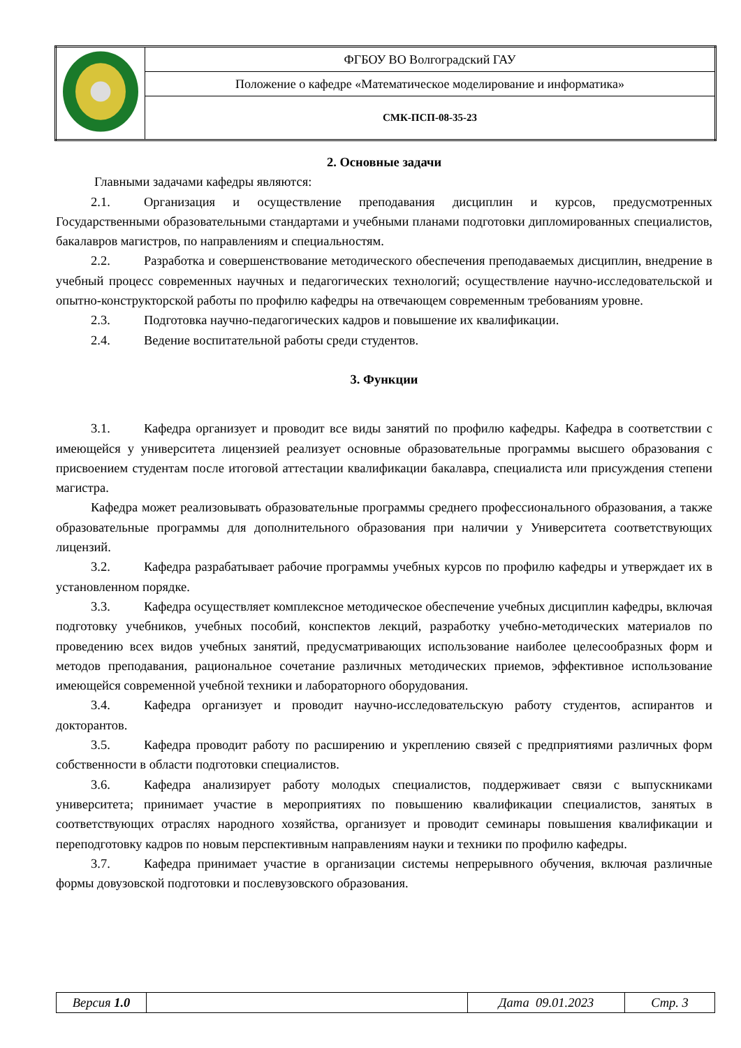| | ФГБОУ ВО Волгоградский ГАУ |
| | Положение о кафедре «Математическое моделирование и информатика» |
| | СМК-ПСП-08-35-23 |
2. Основные задачи
Главными задачами кафедры являются:
2.1. Организация и осуществление преподавания дисциплин и курсов, предусмотренных Государственными образовательными стандартами и учебными планами подготовки дипломированных специалистов, бакалавров магистров, по направлениям и специальностям.
2.2. Разработка и совершенствование методического обеспечения преподаваемых дисциплин, внедрение в учебный процесс современных научных и педагогических технологий; осуществление научно-исследовательской и опытно-конструкторской работы по профилю кафедры на отвечающем современным требованиям уровне.
2.3. Подготовка научно-педагогических кадров и повышение их квалификации.
2.4. Ведение воспитательной работы среди студентов.
3. Функции
3.1. Кафедра организует и проводит все виды занятий по профилю кафедры. Кафедра в соответствии с имеющейся у университета лицензией реализует основные образовательные программы высшего образования с присвоением студентам после итоговой аттестации квалификации бакалавра, специалиста или присуждения степени магистра.
Кафедра может реализовывать образовательные программы среднего профессионального образования, а также образовательные программы для дополнительного образования при наличии у Университета соответствующих лицензий.
3.2. Кафедра разрабатывает рабочие программы учебных курсов по профилю кафедры и утверждает их в установленном порядке.
3.3. Кафедра осуществляет комплексное методическое обеспечение учебных дисциплин кафедры, включая подготовку учебников, учебных пособий, конспектов лекций, разработку учебно-методических материалов по проведению всех видов учебных занятий, предусматривающих использование наиболее целесообразных форм и методов преподавания, рациональное сочетание различных методических приемов, эффективное использование имеющейся современной учебной техники и лабораторного оборудования.
3.4. Кафедра организует и проводит научно-исследовательскую работу студентов, аспирантов и докторантов.
3.5. Кафедра проводит работу по расширению и укреплению связей с предприятиями различных форм собственности в области подготовки специалистов.
3.6. Кафедра анализирует работу молодых специалистов, поддерживает связи с выпускниками университета; принимает участие в мероприятиях по повышению квалификации специалистов, занятых в соответствующих отраслях народного хозяйства, организует и проводит семинары повышения квалификации и переподготовку кадров по новым перспективным направлениям науки и техники по профилю кафедры.
3.7. Кафедра принимает участие в организации системы непрерывного обучения, включая различные формы довузовской подготовки и послевузовского образования.
| Версия 1.0 | | Дата 09.01.2023 | Стр. 3 |